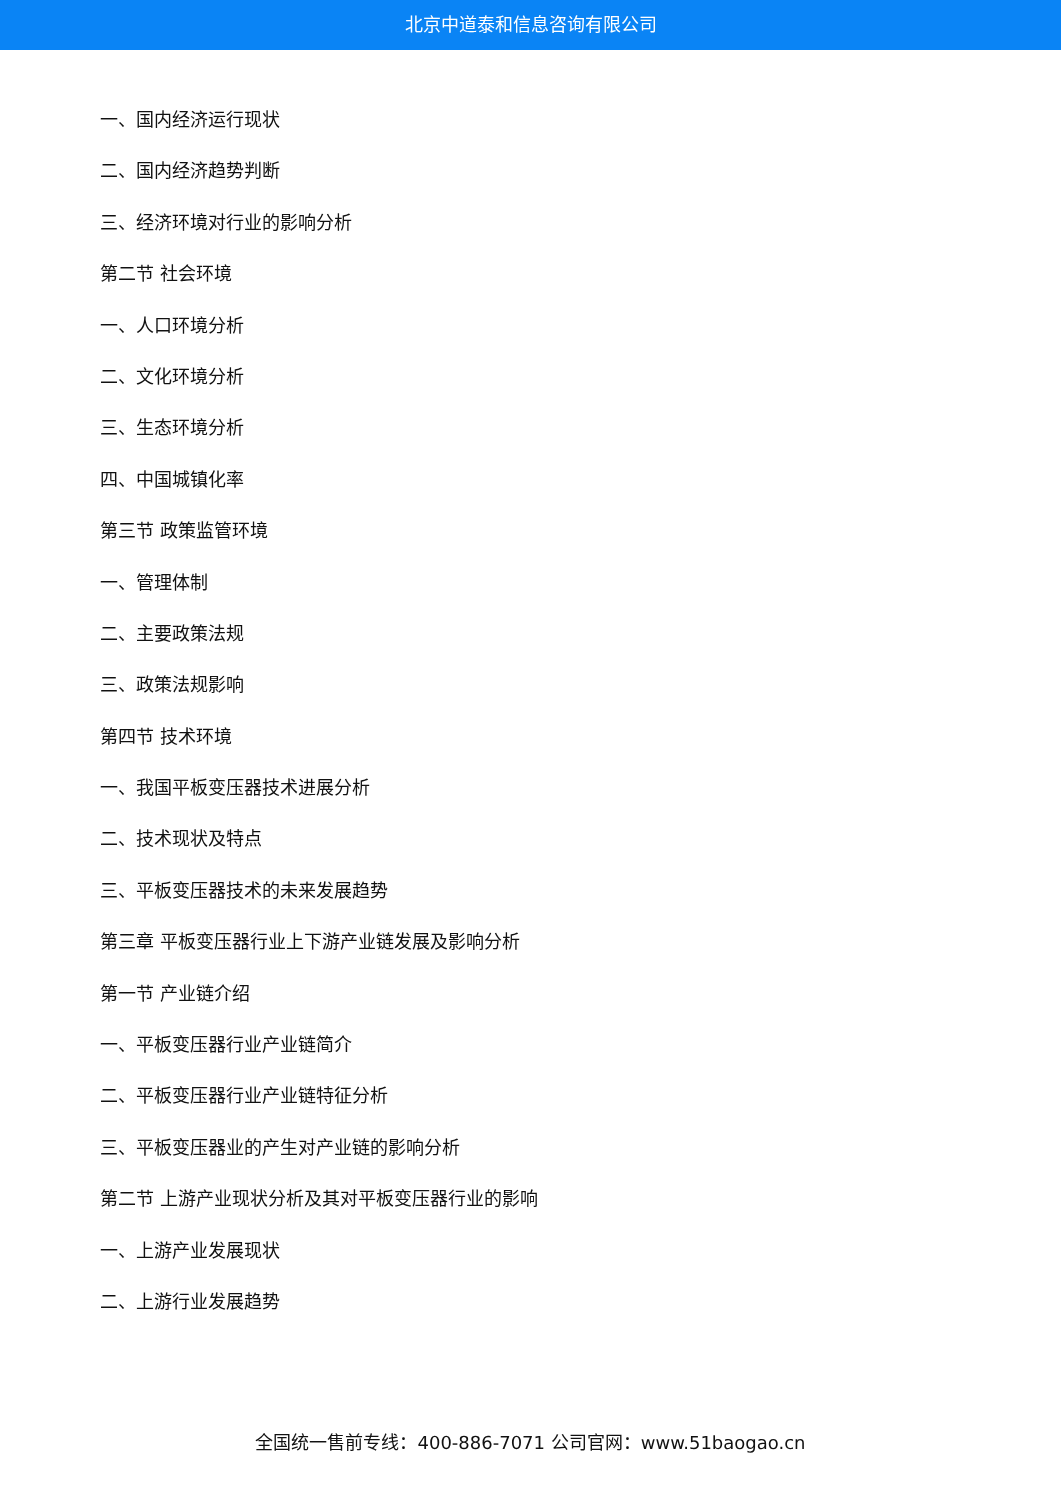北京中道泰和信息咨询有限公司
一、国内经济运行现状
二、国内经济趋势判断
三、经济环境对行业的影响分析
第二节 社会环境
一、人口环境分析
二、文化环境分析
三、生态环境分析
四、中国城镇化率
第三节 政策监管环境
一、管理体制
二、主要政策法规
三、政策法规影响
第四节 技术环境
一、我国平板变压器技术进展分析
二、技术现状及特点
三、平板变压器技术的未来发展趋势
第三章 平板变压器行业上下游产业链发展及影响分析
第一节 产业链介绍
一、平板变压器行业产业链简介
二、平板变压器行业产业链特征分析
三、平板变压器业的产生对产业链的影响分析
第二节 上游产业现状分析及其对平板变压器行业的影响
一、上游产业发展现状
二、上游行业发展趋势
全国统一售前专线：400-886-7071 公司官网：www.51baogao.cn